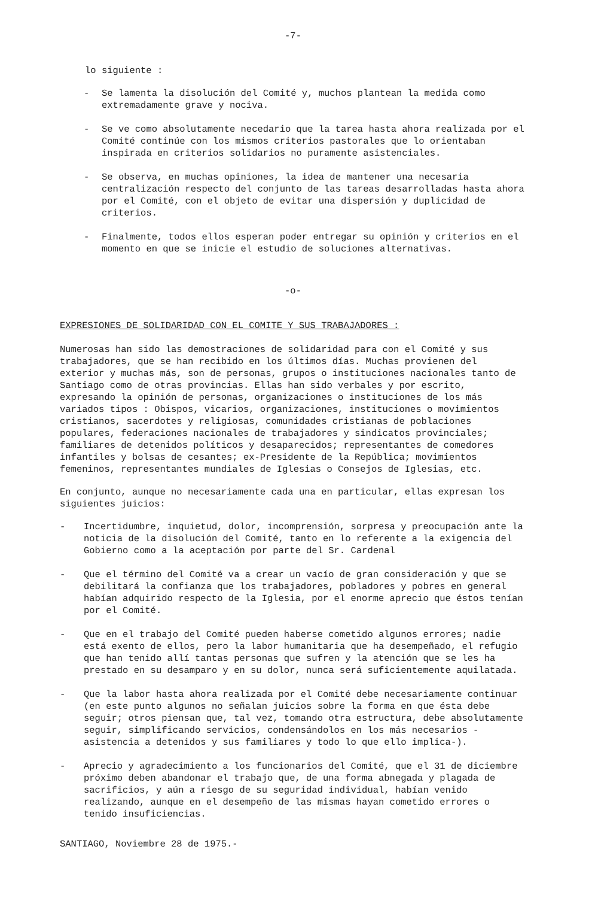-7-
lo siguiente :
- Se lamenta la disolución del Comité y, muchos plantean la medida como extremadamente grave y nociva.
- Se ve como absolutamente necedario que la tarea hasta ahora realizada por el Comité continúe con los mismos criterios pastorales que lo orientaban inspirada en criterios solidarios no puramente asistenciales.
- Se observa, en muchas opiniones, la idea de mantener una necesaria centralización respecto del conjunto de las tareas desarrolladas hasta ahora por el Comité, con el objeto de evitar una dispersión y duplicidad de criterios.
- Finalmente, todos ellos esperan poder entregar su opinión y criterios en el momento en que se inicie el estudio de soluciones alternativas.
-o-
EXPRESIONES DE SOLIDARIDAD CON EL COMITE Y SUS TRABAJADORES :
Numerosas han sido las demostraciones de solidaridad para con el Comité y sus trabajadores, que se han recibido en los últimos días. Muchas provienen del exterior y muchas más, son de personas, grupos o instituciones nacionales tanto de Santiago como de otras provincias. Ellas han sido verbales y por escrito, expresando la opinión de personas, organizaciones o instituciones de los más variados tipos : Obispos, vicarios, organizaciones, instituciones o movimientos cristianos, sacerdotes y religiosas, comunidades cristianas de poblaciones populares, federaciones nacionales de trabajadores y sindicatos provinciales; familiares de detenidos políticos y desaparecidos; representantes de comedores infantiles y bolsas de cesantes; ex-Presidente de la República; movimientos femeninos, representantes mundiales de Iglesias o Consejos de Iglesias, etc.
En conjunto, aunque no necesariamente cada una en particular, ellas expresan los siguientes juicios:
- Incertidumbre, inquietud, dolor, incomprensión, sorpresa y preocupación ante la noticia de la disolución del Comité, tanto en lo referente a la exigencia del Gobierno como a la aceptación por parte del Sr. Cardenal
- Que el término del Comité va a crear un vacío de gran consideración y que se debilitará la confianza que los trabajadores, pobladores y pobres en general habían adquirido respecto de la Iglesia, por el enorme aprecio que éstos tenían por el Comité.
- Que en el trabajo del Comité pueden haberse cometido algunos errores; nadie está exento de ellos, pero la labor humanitaria que ha desempeñado, el refugio que han tenido allí tantas personas que sufren y la atención que se les ha prestado en su desamparo y en su dolor, nunca será suficientemente aquilatada.
- Que la labor hasta ahora realizada por el Comité debe necesariamente continuar (en este punto algunos no señalan juicios sobre la forma en que ésta debe seguir; otros piensan que, tal vez, tomando otra estructura, debe absolutamente seguir, simplificando servicios, condensándolos en los más necesarios -asistencia a detenidos y sus familiares y todo lo que ello implica-).
- Aprecio y agradecimiento a los funcionarios del Comité, que el 31 de diciembre próximo deben abandonar el trabajo que, de una forma abnegada y plagada de sacrificios, y aún a riesgo de su seguridad individual, habían venido realizando, aunque en el desempeño de las mismas hayan cometido errores o tenido insuficiencias.
SANTIAGO, Noviembre 28 de 1975.-